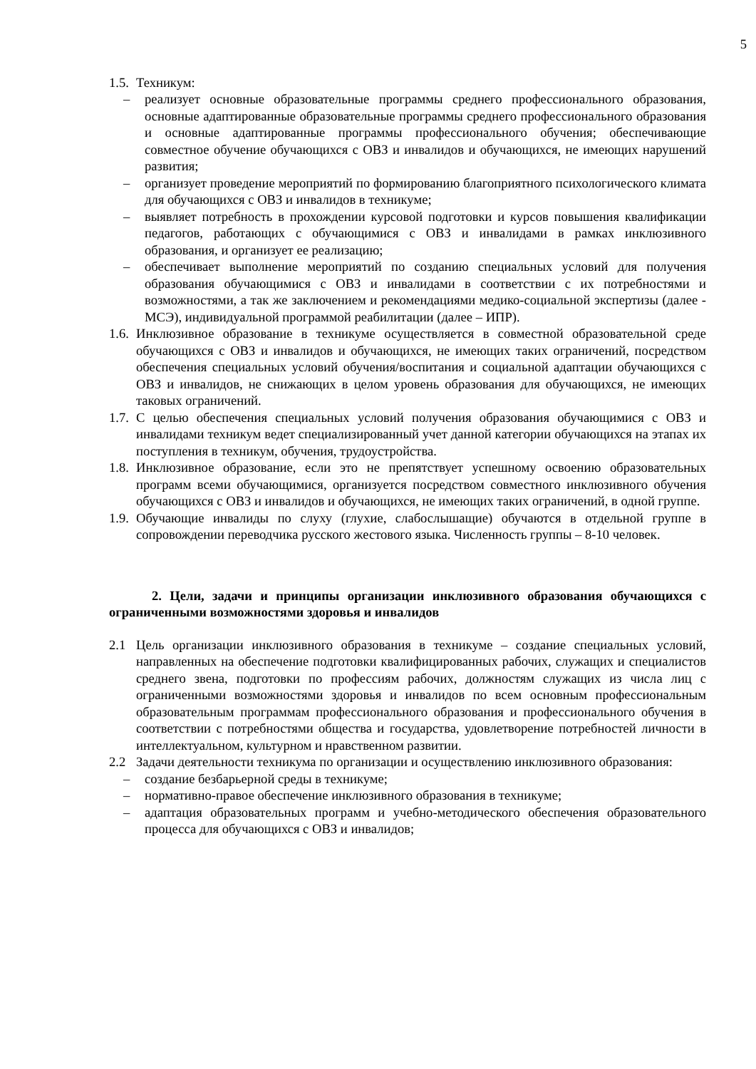5
1.5. Техникум:
– реализует основные образовательные программы среднего профессионального образования, основные адаптированные образовательные программы среднего профессионального образования и основные адаптированные программы профессионального обучения; обеспечивающие совместное обучение обучающихся с ОВЗ и инвалидов и обучающихся, не имеющих нарушений развития;
– организует проведение мероприятий по формированию благоприятного психологического климата для обучающихся с ОВЗ и инвалидов в техникуме;
– выявляет потребность в прохождении курсовой подготовки и курсов повышения квалификации педагогов, работающих с обучающимися с ОВЗ и инвалидами в рамках инклюзивного образования, и организует ее реализацию;
– обеспечивает выполнение мероприятий по созданию специальных условий для получения образования обучающимися с ОВЗ и инвалидами в соответствии с их потребностями и возможностями, а так же заключением и рекомендациями медико-социальной экспертизы (далее - МСЭ), индивидуальной программой реабилитации (далее – ИПР).
1.6. Инклюзивное образование в техникуме осуществляется в совместной образовательной среде обучающихся с ОВЗ и инвалидов и обучающихся, не имеющих таких ограничений, посредством обеспечения специальных условий обучения/воспитания и социальной адаптации обучающихся с ОВЗ и инвалидов, не снижающих в целом уровень образования для обучающихся, не имеющих таковых ограничений.
1.7. С целью обеспечения специальных условий получения образования обучающимися с ОВЗ и инвалидами техникум ведет специализированный учет данной категории обучающихся на этапах их поступления в техникум, обучения, трудоустройства.
1.8. Инклюзивное образование, если это не препятствует успешному освоению образовательных программ всеми обучающимися, организуется посредством совместного инклюзивного обучения обучающихся с ОВЗ и инвалидов и обучающихся, не имеющих таких ограничений, в одной группе.
1.9. Обучающие инвалиды по слуху (глухие, слабослышащие) обучаются в отдельной группе в сопровождении переводчика русского жестового языка. Численность группы – 8-10 человек.
2. Цели, задачи и принципы организации инклюзивного образования обучающихся с ограниченными возможностями здоровья и инвалидов
2.1 Цель организации инклюзивного образования в техникуме – создание специальных условий, направленных на обеспечение подготовки квалифицированных рабочих, служащих и специалистов среднего звена, подготовки по профессиям рабочих, должностям служащих из числа лиц с ограниченными возможностями здоровья и инвалидов по всем основным профессиональным образовательным программам профессионального образования и профессионального обучения в соответствии с потребностями общества и государства, удовлетворение потребностей личности в интеллектуальном, культурном и нравственном развитии.
2.2 Задачи деятельности техникума по организации и осуществлению инклюзивного образования:
– создание безбарьерной среды в техникуме;
– нормативно-правое обеспечение инклюзивного образования в техникуме;
– адаптация образовательных программ и учебно-методического обеспечения образовательного процесса для обучающихся с ОВЗ и инвалидов;